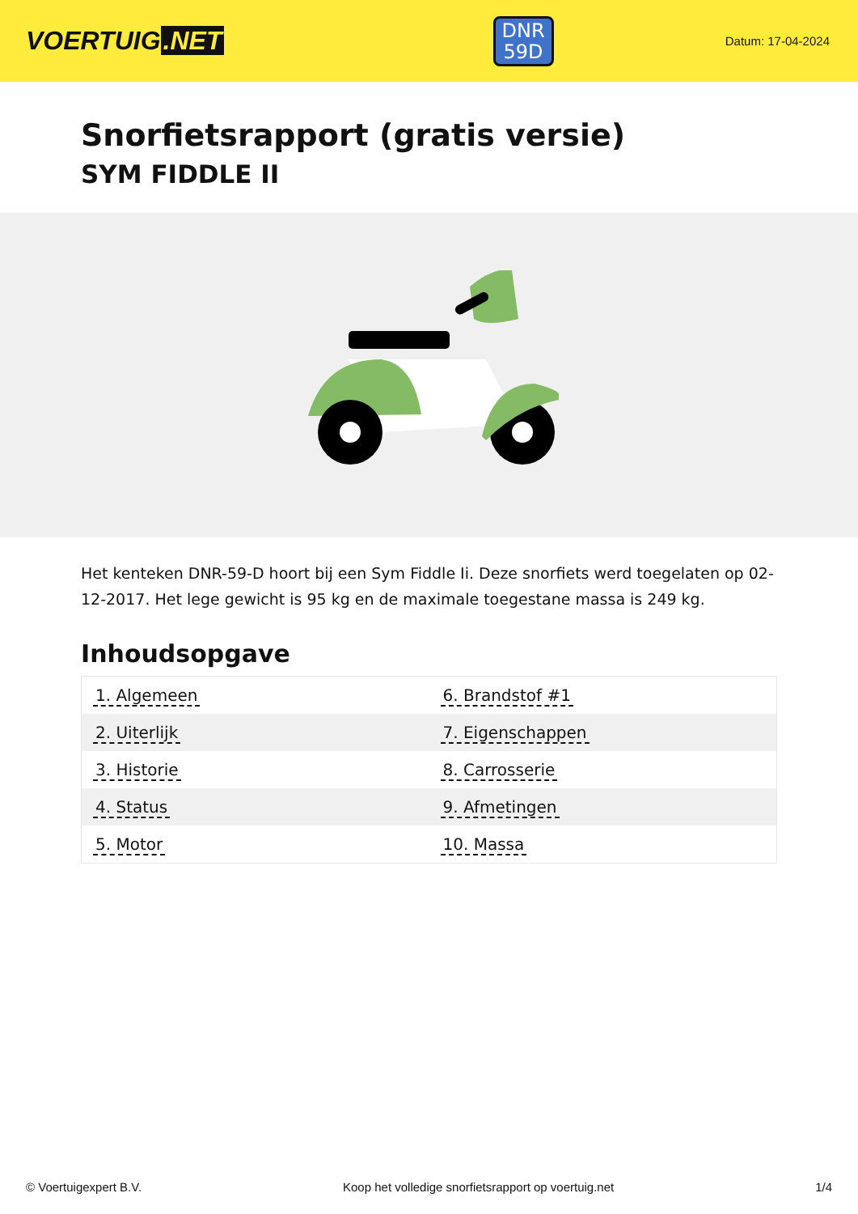VOERTUIG.NET
DNR
59D
Datum: 17-04-2024
Snorfietsrapport (gratis versie)
SYM FIDDLE II
Het kenteken DNR-59-D hoort bij een Sym Fiddle Ii. Deze snorfiets werd toegelaten op 02-12-2017. Het lege gewicht is 95 kg en de maximale toegestane massa is 249 kg.
Inhoudsopgave
| 1. Algemeen | 6. Brandstof #1 |
| 2. Uiterlijk | 7. Eigenschappen |
| 3. Historie | 8. Carrosserie |
| 4. Status | 9. Afmetingen |
| 5. Motor | 10. Massa |
© Voertuigexpert B.V. Koop het volledige snorfietsrapport op voertuig.net 1/4